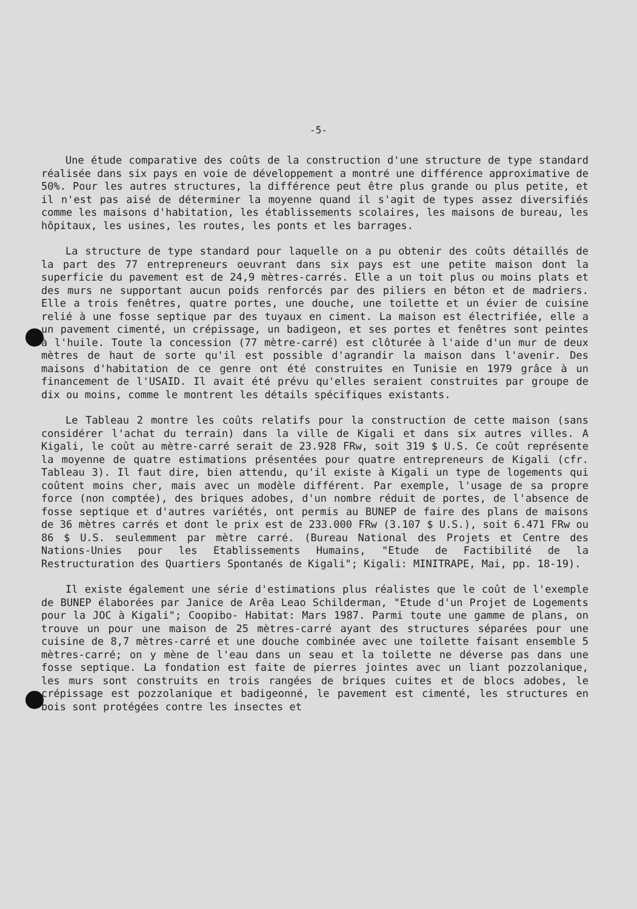-5-
Une étude comparative des coûts de la construction d'une structure de type standard réalisée dans six pays en voie de développement a montré une différence approximative de 50%. Pour les autres structures, la différence peut être plus grande ou plus petite, et il n'est pas aisé de déterminer la moyenne quand il s'agit de types assez diversifiés comme les maisons d'habitation, les établissements scolaires, les maisons de bureau, les hôpitaux, les usines, les routes, les ponts et les barrages.
La structure de type standard pour laquelle on a pu obtenir des coûts détaillés de la part des 77 entrepreneurs oeuvrant dans six pays est une petite maison dont la superficie du pavement est de 24,9 mètres-carrés. Elle a un toit plus ou moins plats et des murs ne supportant aucun poids renforcés par des piliers en béton et de madriers. Elle a trois fenêtres, quatre portes, une douche, une toilette et un évier de cuisine relié à une fosse septique par des tuyaux en ciment. La maison est électrifiée, elle a un pavement cimenté, un crépissage, un badigeon, et ses portes et fenêtres sont peintes à l'huile. Toute la concession (77 mètre-carré) est clôturée à l'aide d'un mur de deux mètres de haut de sorte qu'il est possible d'agrandir la maison dans l'avenir. Des maisons d'habitation de ce genre ont été construites en Tunisie en 1979 grâce à un financement de l'USAID. Il avait été prévu qu'elles seraient construites par groupe de dix ou moins, comme le montrent les détails spécifiques existants.
Le Tableau 2 montre les coûts relatifs pour la construction de cette maison (sans considérer l'achat du terrain) dans la ville de Kigali et dans six autres villes. A Kigali, le coût au mètre-carré serait de 23.928 FRw, soit 319 $ U.S. Ce coût représente la moyenne de quatre estimations présentées pour quatre entrepreneurs de Kigali (cfr. Tableau 3). Il faut dire, bien attendu, qu'il existe à Kigali un type de logements qui coûtent moins cher, mais avec un modèle différent. Par exemple, l'usage de sa propre force (non comptée), des briques adobes, d'un nombre réduit de portes, de l'absence de fosse septique et d'autres variétés, ont permis au BUNEP de faire des plans de maisons de 36 mètres carrés et dont le prix est de 233.000 FRw (3.107 $ U.S.), soit 6.471 FRw ou 86 $ U.S. seulemment par mètre carré. (Bureau National des Projets et Centre des Nations-Unies pour les Etablissements Humains, "Etude de Factibilité de la Restructuration des Quartiers Spontanés de Kigali"; Kigali: MINITRAPE, Mai, pp. 18-19).
Il existe également une série d'estimations plus réalistes que le coût de l'exemple de BUNEP élaborées par Janice de Arêa Leao Schilderman, "Etude d'un Projet de Logements pour la JOC à Kigali"; Coopibo- Habitat: Mars 1987. Parmi toute une gamme de plans, on trouve un pour une maison de 25 mètres-carré ayant des structures séparées pour une cuisine de 8,7 mètres-carré et une douche combinée avec une toilette faisant ensemble 5 mètres-carré; on y mène de l'eau dans un seau et la toilette ne déverse pas dans une fosse septique. La fondation est faite de pierres jointes avec un liant pozzolanique, les murs sont construits en trois rangées de briques cuites et de blocs adobes, le crépissage est pozzolanique et badigeonné, le pavement est cimenté, les structures en bois sont protégées contre les insectes et